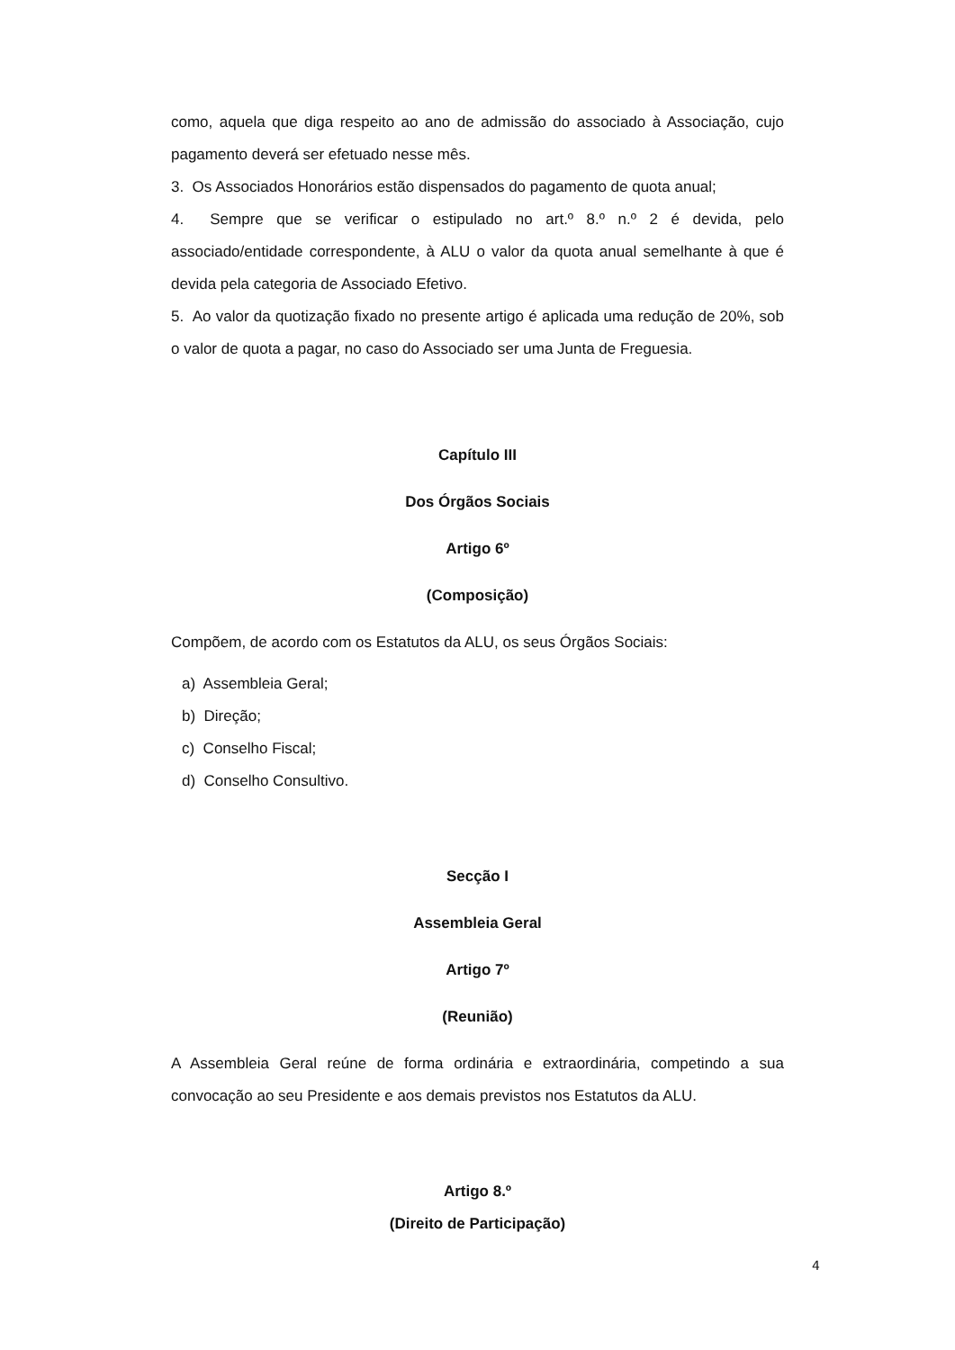como, aquela que diga respeito ao ano de admissão do associado à Associação, cujo pagamento deverá ser efetuado nesse mês.
3. Os Associados Honorários estão dispensados do pagamento de quota anual;
4. Sempre que se verificar o estipulado no art.º 8.º n.º 2 é devida, pelo associado/entidade correspondente, à ALU o valor da quota anual semelhante à que é devida pela categoria de Associado Efetivo.
5. Ao valor da quotização fixado no presente artigo é aplicada uma redução de 20%, sob o valor de quota a pagar, no caso do Associado ser uma Junta de Freguesia.
Capítulo III
Dos Órgãos Sociais
Artigo 6º
(Composição)
Compõem, de acordo com os Estatutos da ALU, os seus Órgãos Sociais:
a) Assembleia Geral;
b) Direção;
c) Conselho Fiscal;
d) Conselho Consultivo.
Secção I
Assembleia Geral
Artigo 7º
(Reunião)
A Assembleia Geral reúne de forma ordinária e extraordinária, competindo a sua convocação ao seu Presidente e aos demais previstos nos Estatutos da ALU.
Artigo 8.º
(Direito de Participação)
4